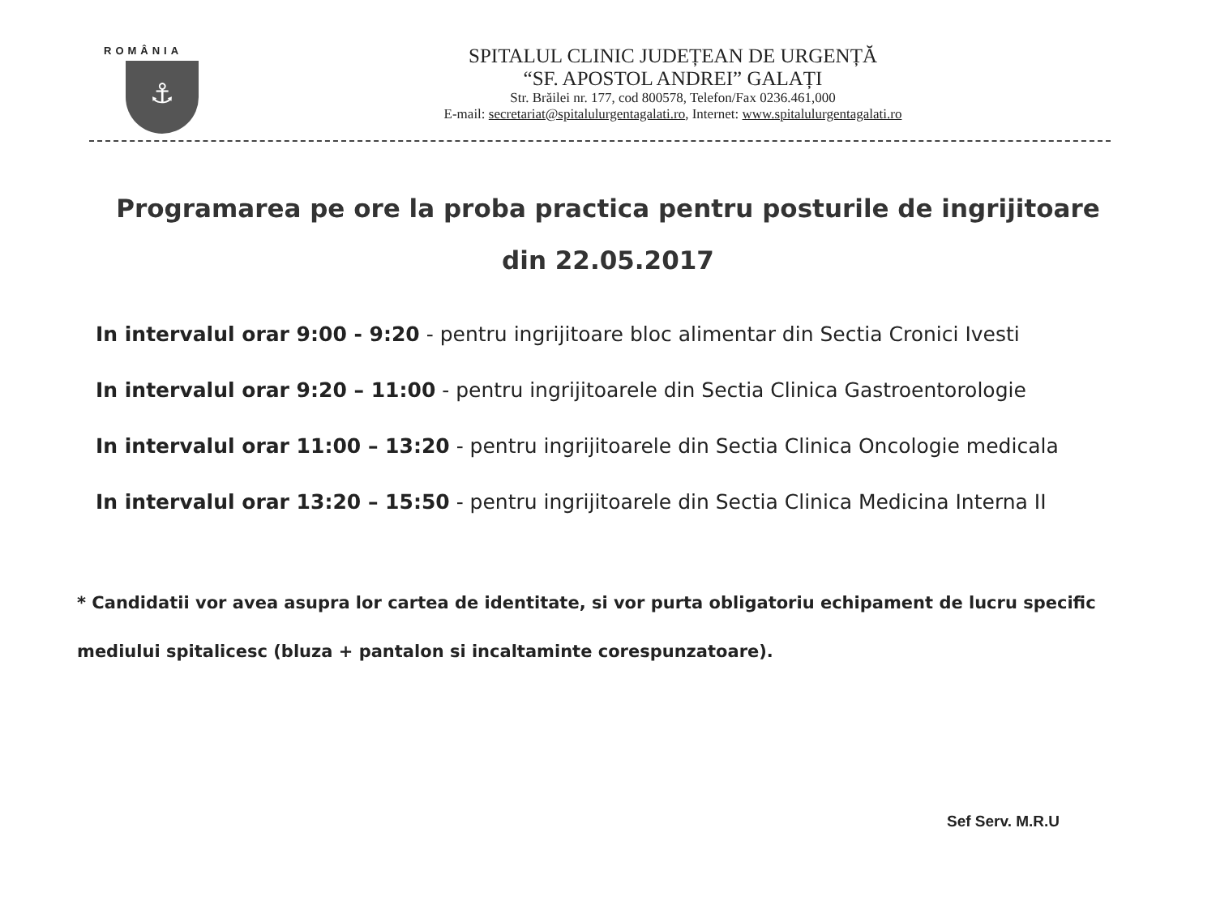ROMÂNIA
⚓
SPITALUL CLINIC JUDEȚEAN DE URGENȚĂ
“SF. APOSTOL ANDREI” GALAȚI
Str. Brăilei nr. 177, cod 800578, Telefon/Fax 0236.461,000
E-mail: secretariat@spitalulurgentagalati.ro, Internet: www.spitalulurgentagalati.ro
Programarea pe ore la proba practica pentru posturile de ingrijitoare
din 22.05.2017
In intervalul orar 9:00 - 9:20 - pentru ingrijitoare bloc alimentar din Sectia Cronici Ivesti
In intervalul orar 9:20 – 11:00 - pentru ingrijitoarele din Sectia Clinica Gastroentorologie
In intervalul orar 11:00 – 13:20 - pentru ingrijitoarele din Sectia Clinica Oncologie medicala
In intervalul orar 13:20 – 15:50 - pentru ingrijitoarele din Sectia Clinica Medicina Interna II
* Candidatii vor avea asupra lor cartea de identitate, si vor purta obligatoriu echipament de lucru specific mediului spitalicesc (bluza + pantalon si incaltaminte corespunzatoare).
Sef Serv. M.R.U